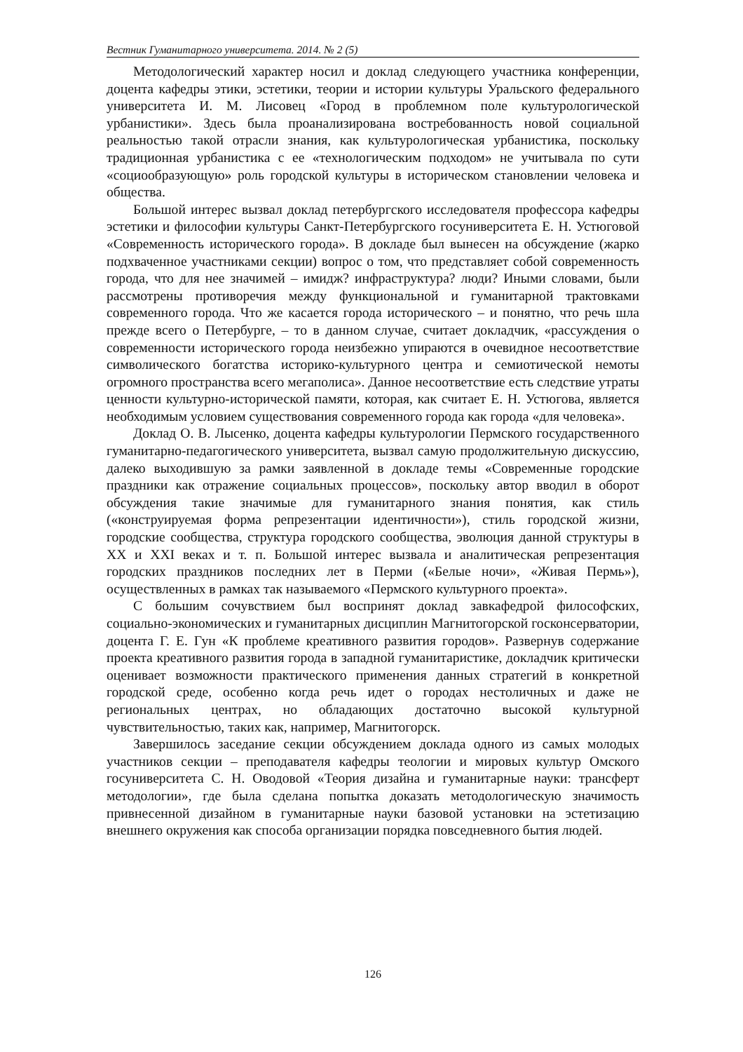Вестник Гуманитарного университета. 2014. № 2 (5)
Методологический характер носил и доклад следующего участника конференции, доцента кафедры этики, эстетики, теории и истории культуры Уральского федерального университета И. М. Лисовец «Город в проблемном поле культурологической урбанистики». Здесь была проанализирована востребованность новой социальной реальностью такой отрасли знания, как культурологическая урбанистика, поскольку традиционная урбанистика с ее «технологическим подходом» не учитывала по сути «социообразующую» роль городской культуры в историческом становлении человека и общества.
Большой интерес вызвал доклад петербургского исследователя профессора кафедры эстетики и философии культуры Санкт-Петербургского госуниверситета Е. Н. Устюговой «Современность исторического города». В докладе был вынесен на обсуждение (жарко подхваченное участниками секции) вопрос о том, что представляет собой современность города, что для нее значимей – имидж? инфраструктура? люди? Иными словами, были рассмотрены противоречия между функциональной и гуманитарной трактовками современного города. Что же касается города исторического – и понятно, что речь шла прежде всего о Петербурге, – то в данном случае, считает докладчик, «рассуждения о современности исторического города неизбежно упираются в очевидное несоответствие символического богатства историко-культурного центра и семиотической немоты огромного пространства всего мегаполиса». Данное несоответствие есть следствие утраты ценности культурно-исторической памяти, которая, как считает Е. Н. Устюгова, является необходимым условием существования современного города как города «для человека».
Доклад О. В. Лысенко, доцента кафедры культурологии Пермского государственного гуманитарно-педагогического университета, вызвал самую продолжительную дискуссию, далеко выходившую за рамки заявленной в докладе темы «Современные городские праздники как отражение социальных процессов», поскольку автор вводил в оборот обсуждения такие значимые для гуманитарного знания понятия, как стиль («конструируемая форма репрезентации идентичности»), стиль городской жизни, городские сообщества, структура городского сообщества, эволюция данной структуры в XX и XXI веках и т. п. Большой интерес вызвала и аналитическая репрезентация городских праздников последних лет в Перми («Белые ночи», «Живая Пермь»), осуществленных в рамках так называемого «Пермского культурного проекта».
С большим сочувствием был воспринят доклад завкафедрой философских, социально-экономических и гуманитарных дисциплин Магнитогорской госконсерватории, доцента Г. Е. Гун «К проблеме креативного развития городов». Развернув содержание проекта креативного развития города в западной гуманитаристике, докладчик критически оценивает возможности практического применения данных стратегий в конкретной городской среде, особенно когда речь идет о городах нестоличных и даже не региональных центрах, но обладающих достаточно высокой культурной чувствительностью, таких как, например, Магнитогорск.
Завершилось заседание секции обсуждением доклада одного из самых молодых участников секции – преподавателя кафедры теологии и мировых культур Омского госуниверситета С. Н. Оводовой «Теория дизайна и гуманитарные науки: трансферт методологии», где была сделана попытка доказать методологическую значимость привнесенной дизайном в гуманитарные науки базовой установки на эстетизацию внешнего окружения как способа организации порядка повседневного бытия людей.
126